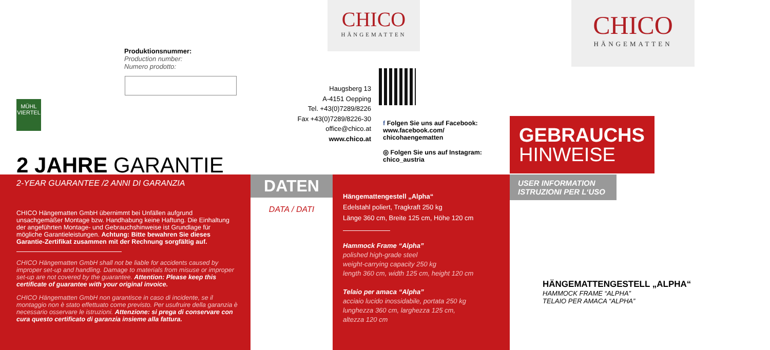Produktionsnummer:
Production number:
Numero prodotto:
MÜHL
VIERTEL
2 JAHRE GARANTIE
2-YEAR GUARANTEE /2 ANNI DI GARANZIA
CHICO Hängematten GmbH übernimmt bei Unfällen aufgrund unsachgemäßer Montage bzw. Handhabung keine Haftung. Die Einhaltung der angeführten Montage- und Gebrauchshinweise ist Grundlage für mögliche Garantieleistungen. Achtung: Bitte bewahren Sie dieses Garantie-Zertifikat zusammen mit der Rechnung sorgfältig auf.
CHICO Hängematten GmbH shall not be liable for accidents caused by improper set-up and handling. Damage to materials from misuse or improper set-up are not covered by the guarantee. Attention: Please keep this certificate of guarantee with your original invoice.
CHICO Hängematten GmbH non garantisce in caso di incidente, se il montaggio non è stato effettuato come previsto. Per usufruire della garanzia è necessario osservare le istruzioni. Attenzione: si prega di conservare con cura questo certificato di garanzia insieme alla fattura.
CHICO
HÄNGEMATTEN
Haugsberg 13
A-4151 Oepping
Tel. +43(0)7289/8226
Fax +43(0)7289/8226-30
office@chico.at
www.chico.at
f Folgen Sie uns auf Facebook:
www.facebook.com/
chicohaengematten
◎ Folgen Sie uns auf Instagram:
chico_austria
DATEN
DATA / DATI
Hängemattengestell „Alpha“
Edelstahl poliert, Tragkraft 250 kg
Länge 360 cm, Breite 125 cm, Höhe 120 cm
Hammock Frame “Alpha”
polished high-grade steel
weight-carrying capacity 250 kg
length 360 cm, width 125 cm, height 120 cm
Telaio per amaca “Alpha”
acciaio lucido inossidabile, portata 250 kg
lunghezza 360 cm, larghezza 125 cm,
altezza 120 cm
CHICO
HÄNGEMATTEN
GEBRAUCHS
HINWEISE
USER INFORMATION
ISTRUZIONI PER L‘USO
HÄNGEMATTENGESTELL „ALPHA“
HAMMOCK FRAME “ALPHA”
TELAIO PER AMACA “ALPHA”